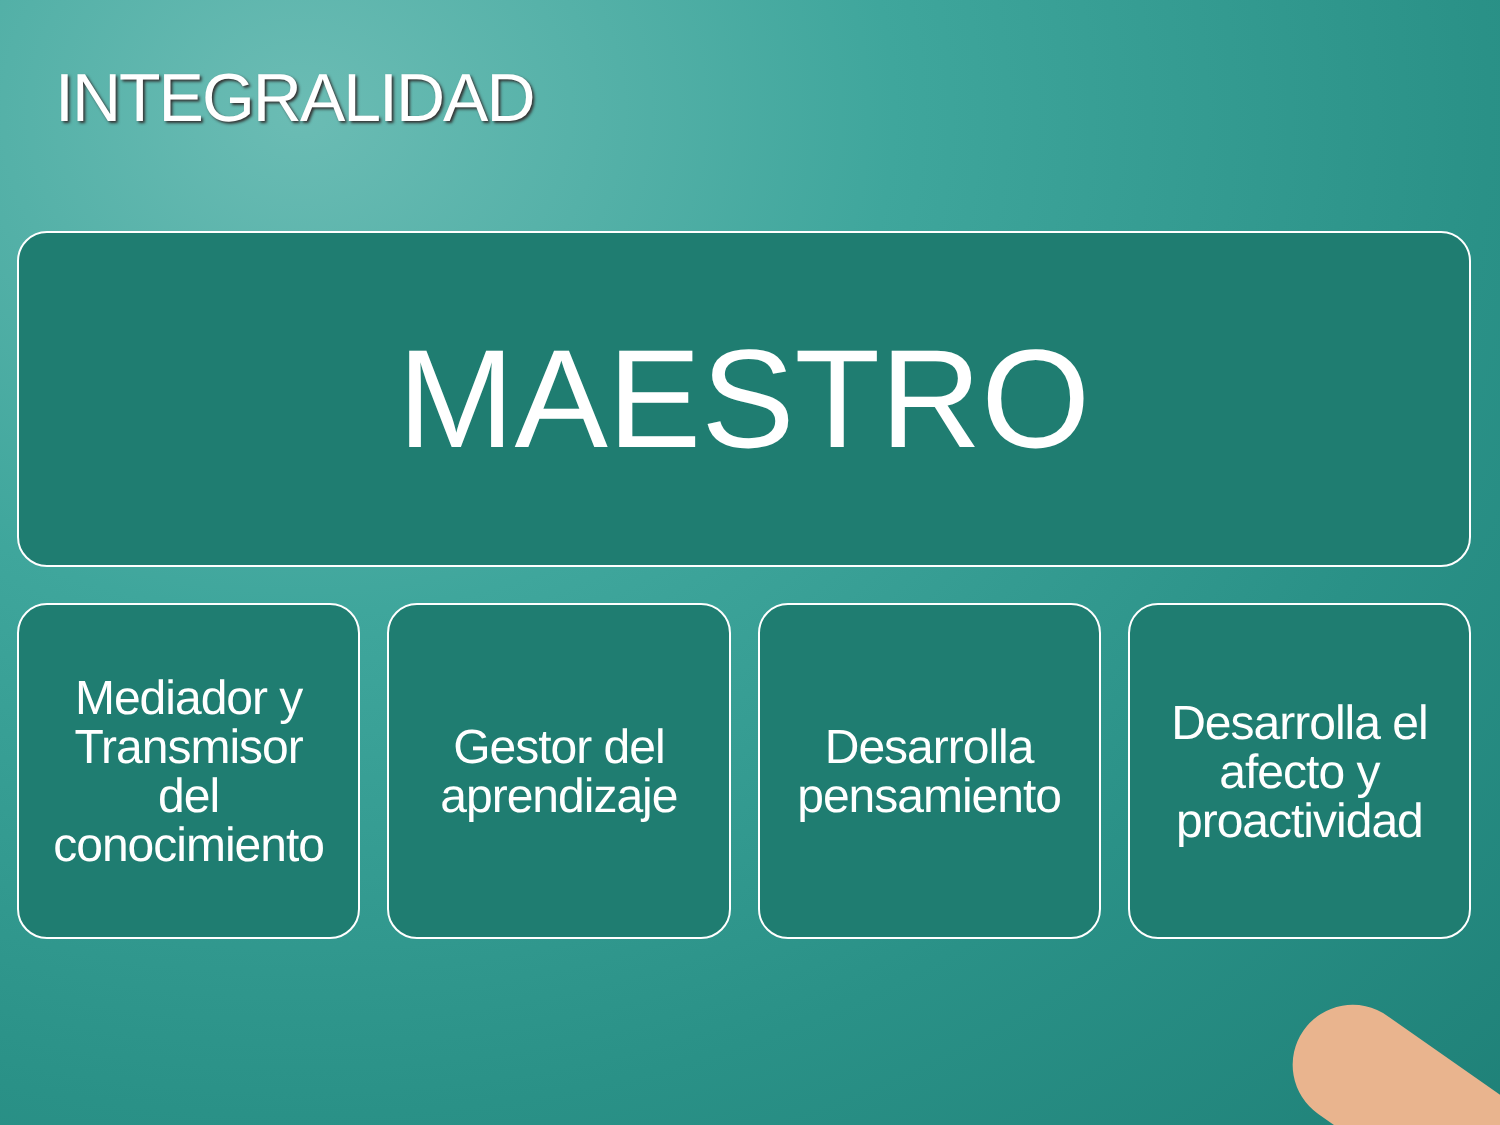INTEGRALIDAD
MAESTRO
Mediador y
Transmisor
del
conocimiento
Gestor del
aprendizaje
Desarrolla
pensamiento
Desarrolla el
afecto y
proactividad